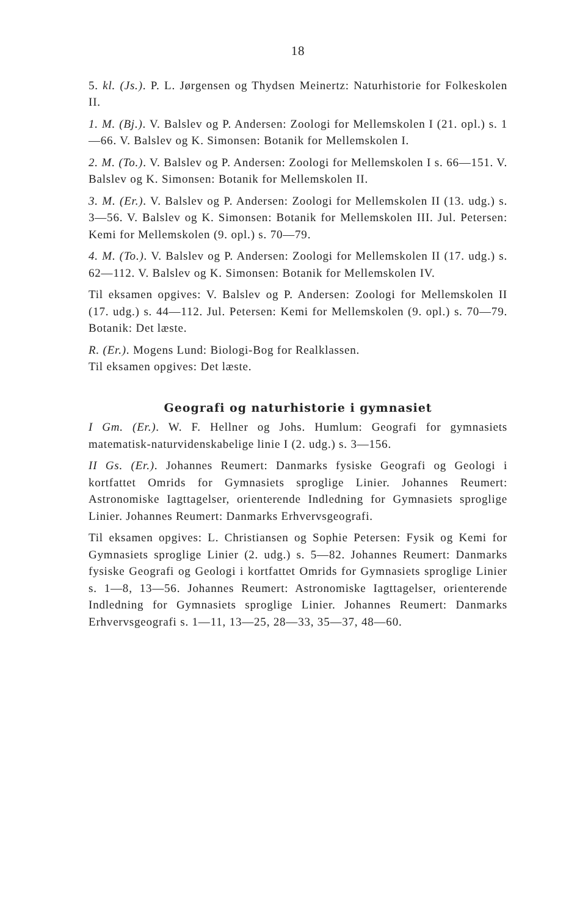18
5. kl. (Js.). P. L. Jørgensen og Thydsen Meinertz: Naturhistorie for Folkeskolen II.
1. M. (Bj.). V. Balslev og P. Andersen: Zoologi for Mellemskolen I (21. opl.) s. 1—66. V. Balslev og K. Simonsen: Botanik for Mellemskolen I.
2. M. (To.). V. Balslev og P. Andersen: Zoologi for Mellemskolen I s. 66—151. V. Balslev og K. Simonsen: Botanik for Mellemskolen II.
3. M. (Er.). V. Balslev og P. Andersen: Zoologi for Mellemskolen II (13. udg.) s. 3—56. V. Balslev og K. Simonsen: Botanik for Mellemskolen III. Jul. Petersen: Kemi for Mellemskolen (9. opl.) s. 70—79.
4. M. (To.). V. Balslev og P. Andersen: Zoologi for Mellemskolen II (17. udg.) s. 62—112. V. Balslev og K. Simonsen: Botanik for Mellemskolen IV.
Til eksamen opgives: V. Balslev og P. Andersen: Zoologi for Mellemskolen II (17. udg.) s. 44—112. Jul. Petersen: Kemi for Mellemskolen (9. opl.) s. 70—79. Botanik: Det læste.
R. (Er.). Mogens Lund: Biologi-Bog for Realklassen.
Til eksamen opgives: Det læste.
Geografi og naturhistorie i gymnasiet
I Gm. (Er.). W. F. Hellner og Johs. Humlum: Geografi for gymnasiets matematisk-naturvidenskabelige linie I (2. udg.) s. 3—156.
II Gs. (Er.). Johannes Reumert: Danmarks fysiske Geografi og Geologi i kortfattet Omrids for Gymnasiets sproglige Linier. Johannes Reumert: Astronomiske Iagttagelser, orienterende Indledning for Gymnasiets sproglige Linier. Johannes Reumert: Danmarks Erhvervsgeografi.
Til eksamen opgives: L. Christiansen og Sophie Petersen: Fysik og Kemi for Gymnasiets sproglige Linier (2. udg.) s. 5—82. Johannes Reumert: Danmarks fysiske Geografi og Geologi i kortfattet Omrids for Gymnasiets sproglige Linier s. 1—8, 13—56. Johannes Reumert: Astronomiske Iagttagelser, orienterende Indledning for Gymnasiets sproglige Linier. Johannes Reumert: Danmarks Erhvervsgeografi s. 1—11, 13—25, 28—33, 35—37, 48—60.